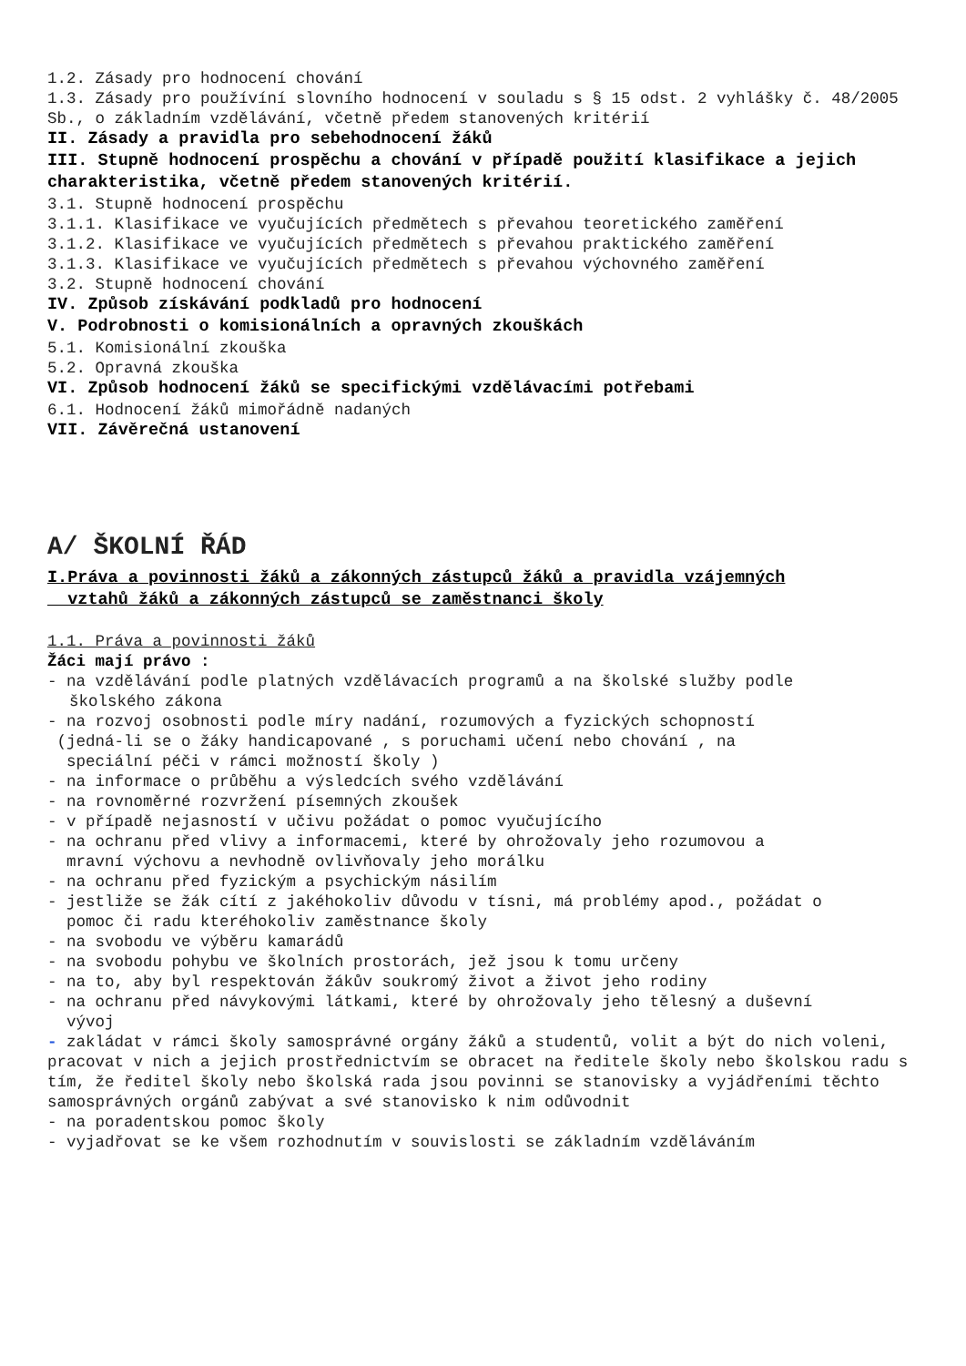1.2. Zásady pro hodnocení chování
1.3. Zásady pro používíní slovního hodnocení v souladu s § 15 odst. 2 vyhlášky č. 48/2005 Sb., o základním vzdělávání, včetně předem stanovených kritérií
II. Zásady a pravidla pro sebehodnocení žáků
III. Stupně hodnocení prospěchu a chování v případě použití klasifikace a jejich charakteristika, včetně předem stanovených kritérií.
3.1. Stupně hodnocení prospěchu
3.1.1. Klasifikace ve vyučujících předmětech s převahou teoretického zaměření
3.1.2. Klasifikace ve vyučujících předmětech s převahou praktického zaměření
3.1.3. Klasifikace ve vyučujících předmětech s převahou výchovného zaměření
3.2. Stupně hodnocení chování
IV. Způsob získávání podkladů pro hodnocení
V. Podrobnosti o komisionálních a opravných zkouškách
5.1. Komisionální zkouška
5.2. Opravná zkouška
VI. Způsob hodnocení žáků se specifickými vzdělávacími potřebami
6.1. Hodnocení žáků mimořádně nadaných
VII. Závěrečná ustanovení
A/ ŠKOLNÍ ŘÁD
I.Práva a povinnosti žáků a zákonných zástupců žáků a pravidla vzájemných
vztahů žáků a zákonných zástupců se zaměstnanci školy
1.1. Práva a povinnosti žáků
Žáci mají právo :
- na vzdělávání podle platných vzdělávacích programů a na školské služby podle
školského zákona
- na rozvoj osobnosti podle míry nadání, rozumových a fyzických schopností
(jedná-li se o žáky handicapované , s poruchami učení nebo chování , na
speciální péči v rámci možností školy )
- na informace o průběhu a výsledcích svého vzdělávání
- na rovnoměrné rozvržení písemných zkoušek
- v případě nejasností v učivu požádat o pomoc vyučujícího
- na ochranu před vlivy a informacemi, které by ohrožovaly jeho rozumovou a
mravní výchovu a nevhodně ovlivňovaly jeho morálku
- na ochranu před fyzickým a psychickým násilím
- jestliže se žák cítí z jakéhokoliv důvodu v tísni, má problémy apod., požádat o
pomoc či radu kteréhokoliv zaměstnance školy
- na svobodu ve výběru kamarádů
- na svobodu pohybu ve školních prostorách, jež jsou k tomu určeny
- na to, aby byl respektován žákův soukromý život a život jeho rodiny
- na ochranu před návykovými látkami, které by ohrožovaly jeho tělesný a duševní
vývoj
- zakládat v rámci školy samosprávné orgány žáků a studentů, volit a být do nich voleni, pracovat v nich a jejich prostřednictvím se obracet na ředitele školy nebo školskou radu s tím, že ředitel školy nebo školská rada jsou povinni se stanovisky a vyjádřeními těchto samosprávných orgánů zabývat a své stanovisko k nim odůvodnit
- na poradentskou pomoc školy
- vyjadřovat se ke všem rozhodnutím v souvislosti se základním vzděláváním